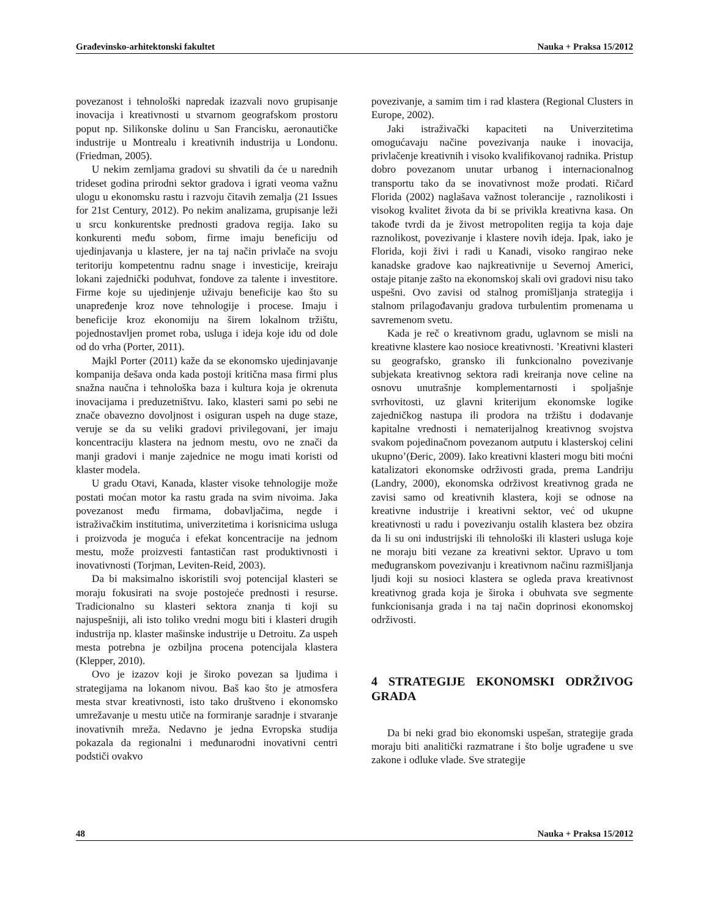Građevinsko-arhitektonski fakultet Nauka + Praksa 15/2012
povezanost i tehnološki napredak izazvali novo grupisanje inovacija i kreativnosti u stvarnom geografskom prostoru poput np. Silikonske dolinu u San Francisku, aeronautičke industrije u Montrealu i kreativnih industrija u Londonu. (Friedman, 2005).
U nekim zemljama gradovi su shvatili da će u narednih trideset godina prirodni sektor gradova i igrati veoma važnu ulogu u ekonomsku rastu i razvoju čitavih zemalja (21 Issues for 21st Century, 2012). Po nekim analizama, grupisanje leži u srcu konkurentske prednosti gradova regija. Iako su konkurenti među sobom, firme imaju beneficiju od ujedinjavanja u klastere, jer na taj način privlače na svoju teritoriju kompetentnu radnu snage i investicije, kreiraju lokani zajednički poduhvat, fondove za talente i investitore. Firme koje su ujedinjenje uživaju beneficije kao što su unapređenje kroz nove tehnologije i procese. Imaju i beneficije kroz ekonomiju na širem lokalnom tržištu, pojednostavljen promet roba, usluga i ideja koje idu od dole od do vrha (Porter, 2011).
Majkl Porter (2011) kaže da se ekonomsko ujedinjavanje kompanija dešava onda kada postoji kritična masa firmi plus snažna naučna i tehnološka baza i kultura koja je okrenuta inovacijama i preduzetništvu. Iako, klasteri sami po sebi ne znače obavezno dovoljnost i osiguran uspeh na duge staze, veruje se da su veliki gradovi privilegovani, jer imaju koncentraciju klastera na jednom mestu, ovo ne znači da manji gradovi i manje zajednice ne mogu imati koristi od klaster modela.
U gradu Otavi, Kanada, klaster visoke tehnologije može postati moćan motor ka rastu grada na svim nivoima. Jaka povezanost među firmama, dobavljačima, negde i istraživačkim institutima, univerzitetima i korisnicima usluga i proizvoda je moguća i efekat koncentracije na jednom mestu, može proizvesti fantastičan rast produktivnosti i inovativnosti (Torjman, Leviten-Reid, 2003).
Da bi maksimalno iskoristili svoj potencijal klasteri se moraju fokusirati na svoje postojeće prednosti i resurse. Tradicionalno su klasteri sektora znanja ti koji su najuspešniji, ali isto toliko vredni mogu biti i klasteri drugih industrija np. klaster mašinske industrije u Detroitu. Za uspeh mesta potrebna je ozbiljna procena potencijala klastera (Klepper, 2010).
Ovo je izazov koji je široko povezan sa ljudima i strategijama na lokanom nivou. Baš kao što je atmosfera mesta stvar kreativnosti, isto tako društveno i ekonomsko umrežavanje u mestu utiče na formiranje saradnje i stvaranje inovativnih mreža. Nedavno je jedna Evropska studija pokazala da regionalni i međunarodni inovativni centri podstiči ovakvo
povezivanje, a samim tim i rad klastera (Regional Clusters in Europe, 2002).
Jaki istraživački kapaciteti na Univerzitetima omogućavaju načine povezivanja nauke i inovacija, privlačenje kreativnih i visoko kvalifikovanoj radnika. Pristup dobro povezanom unutar urbanog i internacionalnog transportu tako da se inovativnost može prodati. Ričard Florida (2002) naglašava važnost tolerancije , raznolikosti i visokog kvalitet života da bi se privikla kreativna kasa. On takođe tvrdi da je živost metropoliten regija ta koja daje raznolikost, povezivanje i klastere novih ideja. Ipak, iako je Florida, koji živi i radi u Kanadi, visoko rangirao neke kanadske gradove kao najkreativnije u Severnoj Americi, ostaje pitanje zašto na ekonomskoj skali ovi gradovi nisu tako uspešni. Ovo zavisi od stalnog promišljanja strategija i stalnom prilagođavanju gradova turbulentim promenama u savremenom svetu.
Kada je reč o kreativnom gradu, uglavnom se misli na kreativne klastere kao nosioce kreativnosti. ’Kreativni klasteri su geografsko, gransko ili funkcionalno povezivanje subjekata kreativnog sektora radi kreiranja nove celine na osnovu unutrašnje komplementarnosti i spoljašnje svrhovitosti, uz glavni kriterijum ekonomske logike zajedničkog nastupa ili prodora na tržištu i dodavanje kapitalne vrednosti i nematerijalnog kreativnog svojstva svakom pojedinačnom povezanom autputu i klasterskoj celini ukupno’(Đeric, 2009). Iako kreativni klasteri mogu biti moćni katalizatori ekonomske održivosti grada, prema Landriju (Landry, 2000), ekonomska održivost kreativnog grada ne zavisi samo od kreativnih klastera, koji se odnose na kreativne industrije i kreativni sektor, već od ukupne kreativnosti u radu i povezivanju ostalih klastera bez obzira da li su oni industrijski ili tehnološki ili klasteri usluga koje ne moraju biti vezane za kreativni sektor. Upravo u tom međugranskom povezivanju i kreativnom načinu razmišljanja ljudi koji su nosioci klastera se ogleda prava kreativnost kreativnog grada koja je široka i obuhvata sve segmente funkcionisanja grada i na taj način doprinosi ekonomskoj održivosti.
4 STRATEGIJE EKONOMSKI ODRŽIVOG GRADA
Da bi neki grad bio ekonomski uspešan, strategije grada moraju biti analitički razmatrane i što bolje ugrađene u sve zakone i odluke vlade. Sve strategije
48 Nauka + Praksa 15/2012